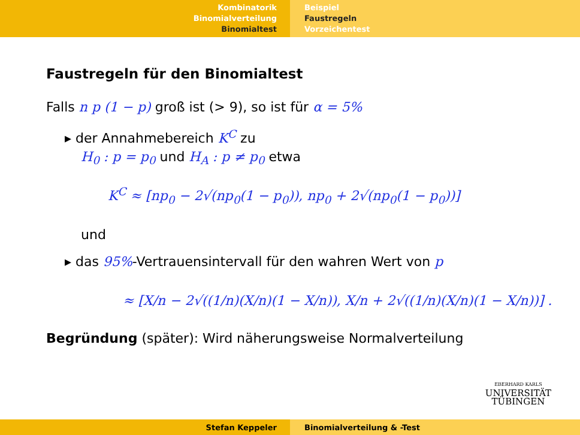Kombinatorik
Binomialverteilung
Binomialtest
Beispiel
Faustregeln
Vorzeichentest
Faustregeln für den Binomialtest
Falls n p (1 − p) groß ist (> 9), so ist für α = 5%
▸ der Annahmebereich K<sup>C</sup> zu
H<sub>0</sub> : p = p<sub>0</sub> und H<sub>A</sub> : p ≠ p<sub>0</sub> etwa
K<sup>C</sup> ≈ [np<sub>0</sub> − 2√(np<sub>0</sub>(1 − p<sub>0</sub>)), np<sub>0</sub> + 2√(np<sub>0</sub>(1 − p<sub>0</sub>))]
und
▸ das 95%-Vertrauensintervall für den wahren Wert von p
≈ [X/n − 2√((1/n)(X/n)(1 − X/n)), X/n + 2√((1/n)(X/n)(1 − X/n))] .
Begründung (später): Wird näherungsweise Normalverteilung
EBERHARD KARLS
UNIVERSITÄT
TÜBINGEN
Stefan Keppeler Binomialverteilung & -Test